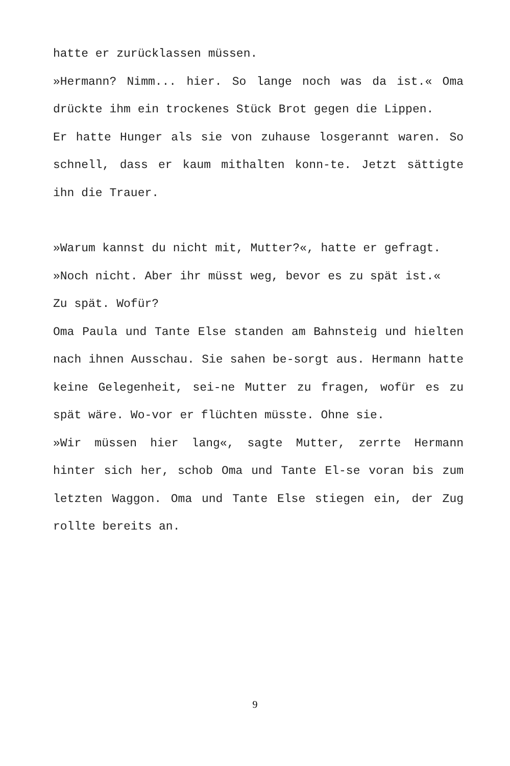hatte er zurücklassen müssen.
»Hermann? Nimm... hier. So lange noch was da ist.« Oma drückte ihm ein trockenes Stück Brot gegen die Lippen.
Er hatte Hunger als sie von zuhause losgerannt waren. So schnell, dass er kaum mithalten konn-te. Jetzt sättigte ihn die Trauer.
»Warum kannst du nicht mit, Mutter?«, hatte er gefragt.
»Noch nicht. Aber ihr müsst weg, bevor es zu spät ist.«
Zu spät. Wofür?
Oma Paula und Tante Else standen am Bahnsteig und hielten nach ihnen Ausschau. Sie sahen be-sorgt aus. Hermann hatte keine Gelegenheit, sei-ne Mutter zu fragen, wofür es zu spät wäre. Wo-vor er flüchten müsste. Ohne sie.
»Wir müssen hier lang«, sagte Mutter, zerrte Hermann hinter sich her, schob Oma und Tante El-se voran bis zum letzten Waggon. Oma und Tante Else stiegen ein, der Zug rollte bereits an.
9